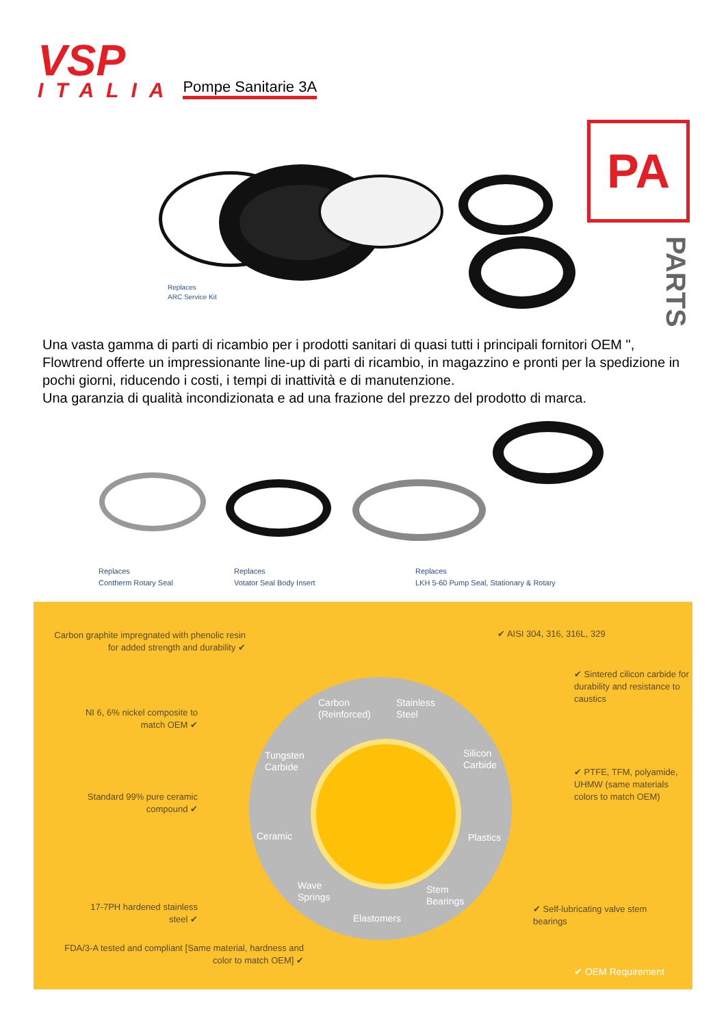VSP
ITALIA
Pompe Sanitarie 3A
Replaces
ARC Service Kit
PA
PARTS
Una vasta gamma di parti di ricambio per i prodotti sanitari di quasi tutti i principali fornitori OEM ", Flowtrend offerte un impressionante line-up di parti di ricambio, in magazzino e pronti per la spedizione in pochi giorni, riducendo i costi, i tempi di inattività e di manutenzione.
Una garanzia di qualità incondizionata e ad una frazione del prezzo del prodotto di marca.
Replaces
Contherm Rotary Seal
Replaces
Votator Seal Body Insert
Replaces
LKH 5-60 Pump Seal, Stationary & Rotary
Carbon graphite impregnated with phenolic resin for added strength and durability ✔
✔ AISI 304, 316, 316L, 329
✔ Sintered cilicon carbide for durability and resistance to caustics
NI 6, 6% nickel composite to match OEM ✔
✔ PTFE, TFM, polyamide, UHMW (same materials colors to match OEM)
Standard 99% pure ceramic compound ✔
17-7PH hardened stainless steel ✔
✔ Self-lubricating valve stem bearings
FDA/3-A tested and compliant [Same material, hardness and color to match OEM] ✔
✔ OEM Requirement
Carbon
(Reinforced)
Stainless
Steel
Tungsten
Carbide
Silicon
Carbide
Ceramic Plastics
Wave
Springs
Stem
Bearings
Elastomers